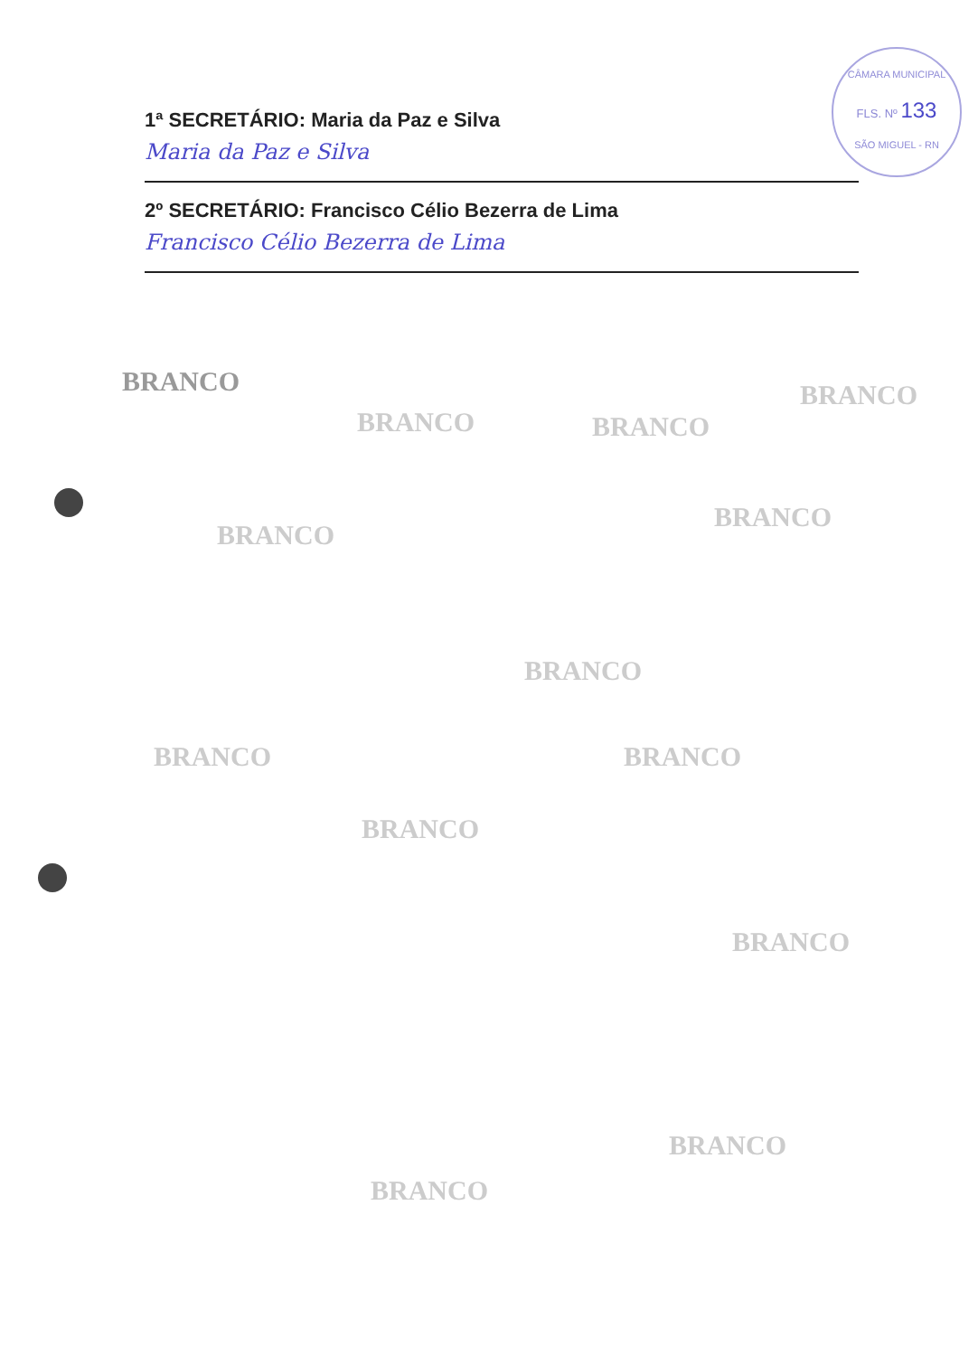CÂMARA MUNICIPAL
FLS. Nº 133
SÃO MIGUEL - RN
1ª SECRETÁRIO: Maria da Paz e Silva
Maria da Paz e Silva
2º SECRETÁRIO: Francisco Célio Bezerra de Lima
Francisco Célio Bezerra de Lima
BRANCO
BRANCO BRANCO
BRANCO
BRANCO
BRANCO
BRANCO
BRANCO BRANCO
BRANCO
BRANCO
BRANCO
BRANCO